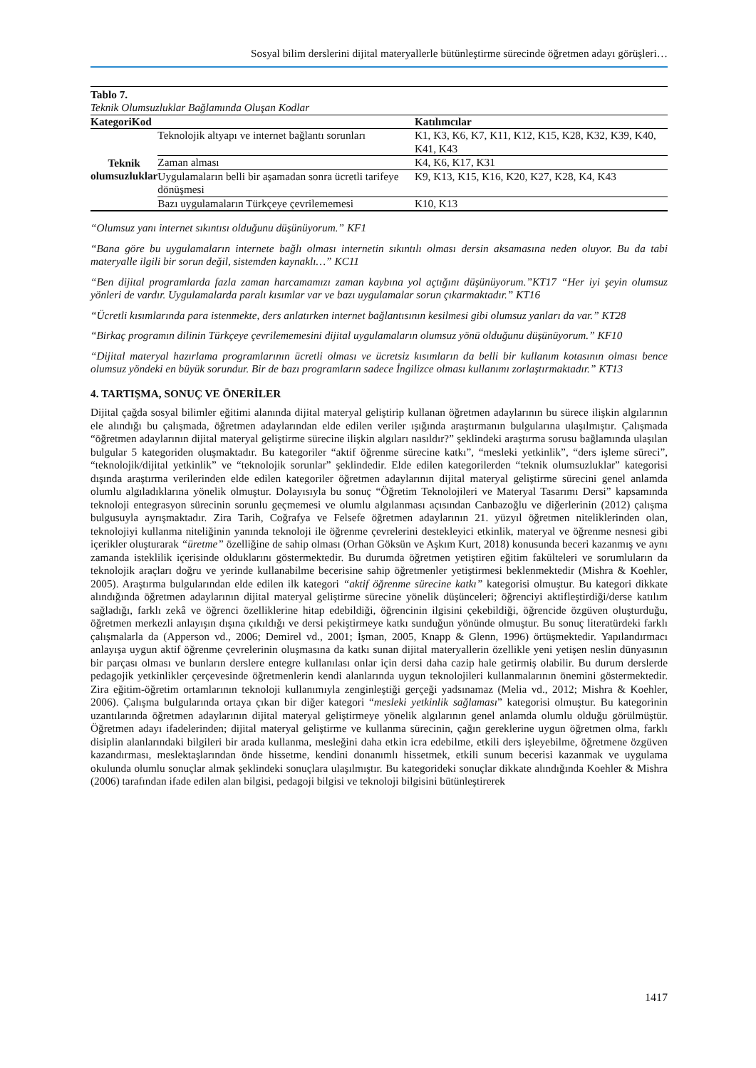Sosyal bilim derslerini dijital materyallerle bütünleştirme sürecinde öğretmen adayı görüşleri…
Tablo 7.
Teknik Olumsuzluklar Bağlamında Oluşan Kodlar
| KategoriKod | | Katılımcılar |
| --- | --- | --- |
| Teknik olumsuzluklar | Teknolojik altyapı ve internet bağlantı sorunları | K1, K3, K6, K7, K11, K12, K15, K28, K32, K39, K40, K41, K43 |
| | Zaman alması | K4, K6, K17, K31 |
| | Uygulamaların belli bir aşamadan sonra ücretli tarifeye dönüşmesi | K9, K13, K15, K16, K20, K27, K28, K4, K43 |
| | Bazı uygulamaların Türkçeye çevrilememesi | K10, K13 |
“Olumsuz yanı internet sıkıntısı olduğunu düşünüyorum.” KF1
“Bana göre bu uygulamaların internete bağlı olması internetin sıkıntılı olması dersin aksamasına neden oluyor. Bu da tabi materyalle ilgili bir sorun değil, sistemden kaynaklı…” KC11
“Ben dijital programlarda fazla zaman harcamamızı zaman kaybına yol açtığını düşünüyorum.”KT17 “Her iyi şeyin olumsuz yönleri de vardır. Uygulamalarda paralı kısımlar var ve bazı uygulamalar sorun çıkarmaktadır.” KT16
“Ücretli kısımlarında para istenmekte, ders anlatırken internet bağlantısının kesilmesi gibi olumsuz yanları da var.” KT28
“Birkaç programın dilinin Türkçeye çevrilememesini dijital uygulamaların olumsuz yönü olduğunu düşünüyorum.” KF10
“Dijital materyal hazırlama programlarının ücretli olması ve ücretsiz kısımların da belli bir kullanım kotasının olması bence olumsuz yöndeki en büyük sorundur. Bir de bazı programların sadece İngilizce olması kullanımı zorlaştırmaktadır.” KT13
4. TARTIŞMA, SONUÇ VE ÖNERİLER
Dijital çağda sosyal bilimler eğitimi alanında dijital materyal geliştirip kullanan öğretmen adaylarının bu sürece ilişkin algılarının ele alındığı bu çalışmada, öğretmen adaylarından elde edilen veriler ışığında araştırmanın bulgularına ulaşılmıştır. Çalışmada “öğretmen adaylarının dijital materyal geliştirme sürecine ilişkin algıları nasıldır?” şeklindeki araştırma sorusu bağlamında ulaşılan bulgular 5 kategoriden oluşmaktadır. Bu kategoriler “aktif öğrenme sürecine katkı”, “mesleki yetkinlik”, “ders işleme süreci”, “teknolojik/dijital yetkinlik” ve “teknolojik sorunlar” şeklindedir. Elde edilen kategorilerden “teknik olumsuzluklar” kategorisi dışında araştırma verilerinden elde edilen kategoriler öğretmen adaylarının dijital materyal geliştirme sürecini genel anlamda olumlu algıladıklarına yönelik olmuştur. Dolayısıyla bu sonuç “Öğretim Teknolojileri ve Materyal Tasarımı Dersi” kapsamında teknoloji entegrasyon sürecinin sorunlu geçmemesi ve olumlu algılanması açısından Canbazoğlu ve diğerlerinin (2012) çalışma bulgusuyla ayrışmaktadır. Zira Tarih, Coğrafya ve Felsefe öğretmen adaylarının 21. yüzyıl öğretmen niteliklerinden olan, teknolojiyi kullanma niteliğinin yanında teknoloji ile öğrenme çevrelerini destekleyici etkinlik, materyal ve öğrenme nesnesi gibi içerikler oluşturarak “üretme” özelliğine de sahip olması (Orhan Göksün ve Aşkım Kurt, 2018) konusunda beceri kazanmış ve aynı zamanda isteklilik içerisinde olduklarını göstermektedir. Bu durumda öğretmen yetiştiren eğitim fakülteleri ve sorumluların da teknolojik araçları doğru ve yerinde kullanabilme becerisine sahip öğretmenler yetiştirmesi beklenmektedir (Mishra & Koehler, 2005). Araştırma bulgularından elde edilen ilk kategori “aktif öğrenme sürecine katkı” kategorisi olmuştur. Bu kategori dikkate alındığında öğretmen adaylarının dijital materyal geliştirme sürecine yönelik düşünceleri; öğrenciyi aktifleştirdiği/derse katılım sağladığı, farklı zekâ ve öğrenci özelliklerine hitap edebildiği, öğrencinin ilgisini çekebildiği, öğrencide özgüven oluşturduğu, öğretmen merkezli anlayışın dışına çıkıldığı ve dersi pekiştirmeye katkı sunduğun yönünde olmuştur. Bu sonuç literatürdeki farklı çalışmalarla da (Apperson vd., 2006; Demirel vd., 2001; İşman, 2005, Knapp & Glenn, 1996) örtüşmektedir. Yapılandırmacı anlayışa uygun aktif öğrenme çevrelerinin oluşmasına da katkı sunan dijital materyallerin özellikle yeni yetişen neslin dünyasının bir parçası olması ve bunların derslere entegre kullanılası onlar için dersi daha cazip hale getirmiş olabilir. Bu durum derslerde pedagojik yetkinlikler çerçevesinde öğretmenlerin kendi alanlarında uygun teknolojileri kullanmalarının önemini göstermektedir. Zira eğitim-öğretim ortamlarının teknoloji kullanımıyla zenginleştiği gerçeği yadsınamaz (Melia vd., 2012; Mishra & Koehler, 2006). Çalışma bulgularında ortaya çıkan bir diğer kategori “mesleki yetkinlik sağlaması” kategorisi olmuştur. Bu kategorinin uzantılarında öğretmen adaylarının dijital materyal geliştirmeye yönelik algılarının genel anlamda olumlu olduğu görülmüştür. Öğretmen adayı ifadelerinden; dijital materyal geliştirme ve kullanma sürecinin, çağın gereklerine uygun öğretmen olma, farklı disiplin alanlarındaki bilgileri bir arada kullanma, mesleğini daha etkin icra edebilme, etkili ders işleyebilme, öğretmene özgüven kazandırması, meslektaşlarından önde hissetme, kendini donanımlı hissetmek, etkili sunum becerisi kazanmak ve uygulama okulunda olumlu sonuçlar almak şeklindeki sonuçlara ulaşılmıştır. Bu kategorideki sonuçlar dikkate alındığında Koehler & Mishra (2006) tarafından ifade edilen alan bilgisi, pedagoji bilgisi ve teknoloji bilgisini bütünleştirerek
1417